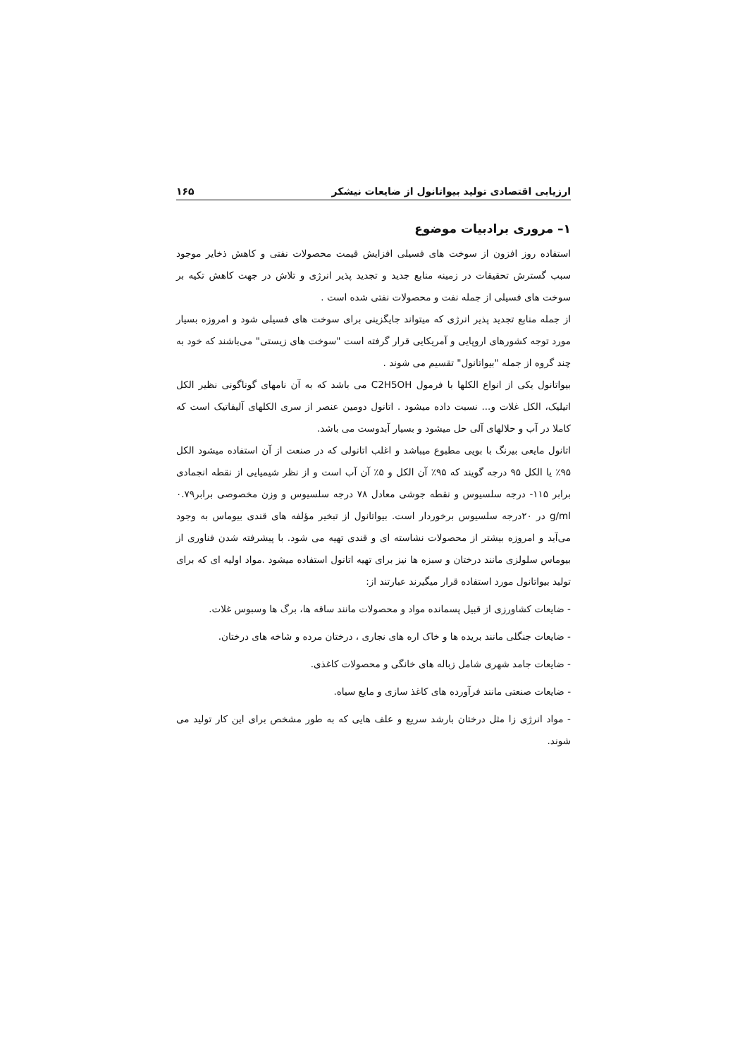ارزیابی اقتصادی تولید بیواتانول از ضایعات نیشکر ۱۶۵
۱– مروری برادبیات موضوع
استفاده روز افزون از سوخت های فسیلی افزایش قیمت محصولات نفتی و کاهش ذخایر موجود سبب گسترش تحقیقات در زمینه منابع جدید و تجدید پذیر انرژی و تلاش در جهت کاهش تکیه بر سوخت های فسیلی از جمله نفت و محصولات نفتی شده است .
از جمله منابع تجدید پذیر انرژی که میتواند جایگزینی برای سوخت های فسیلی شود و امروزه بسیار مورد توجه کشورهای اروپایی و آمریکایی قرار گرفته است "سوخت های زیستی" می‌باشند که خود به چند گروه از جمله "بیواتانول" تقسیم می شوند .
بیواتانول یکی از انواع الکلها با فرمول C2H5OH می باشد که به آن نامهای گوناگونی نظیر الکل اتیلیک، الکل غلات و... نسبت داده میشود . اتانول دومین عنصر از سری الکلهای آلیفاتیک است که کاملا در آب و حلالهای آلی حل میشود و بسیار آبدوست می باشد.
اتانول مایعی بیرنگ با بویی مطبوع میباشد و اغلب اتانولی که در صنعت از آن استفاده میشود الکل ۹۵٪ یا الکل ۹۵ درجه گویند که ۹۵٪ آن الکل و ۵٪ آن آب است و از نظر شیمیایی از نقطه انجمادی برابر ۱۱۵- درجه سلسیوس و نقطه جوشی معادل ۷۸ درجه سلسیوس و وزن مخصوصی برابر۰.۷۹ g/ml در ۲۰درجه سلسیوس برخوردار است. بیواتانول از تبخیر مؤلفه های قندی بیوماس به وجود می‌آید و امروزه بیشتر از محصولات نشاسته ای و قندی تهیه می شود. با پیشرفته شدن فناوری از بیوماس سلولزی مانند درختان و سبزه ها نیز برای تهیه اتانول استفاده میشود .مواد اولیه ای که برای تولید بیواتانول مورد استفاده قرار میگیرند عبارتند از:
- ضایعات کشاورزی از قبیل پسمانده مواد و محصولات مانند ساقه ها، برگ ها وسبوس غلات.
- ضایعات جنگلی مانند بریده ها و خاک اره های نجاری ، درختان مرده و شاخه های درختان.
- ضایعات جامد شهری شامل زباله های خانگی و محصولات کاغذی.
- ضایعات صنعتی مانند فرآورده های کاغذ سازی و مایع سیاه.
- مواد انرژی زا مثل درختان بارشد سریع و علف هایی که به طور مشخص برای این کار تولید می شوند.